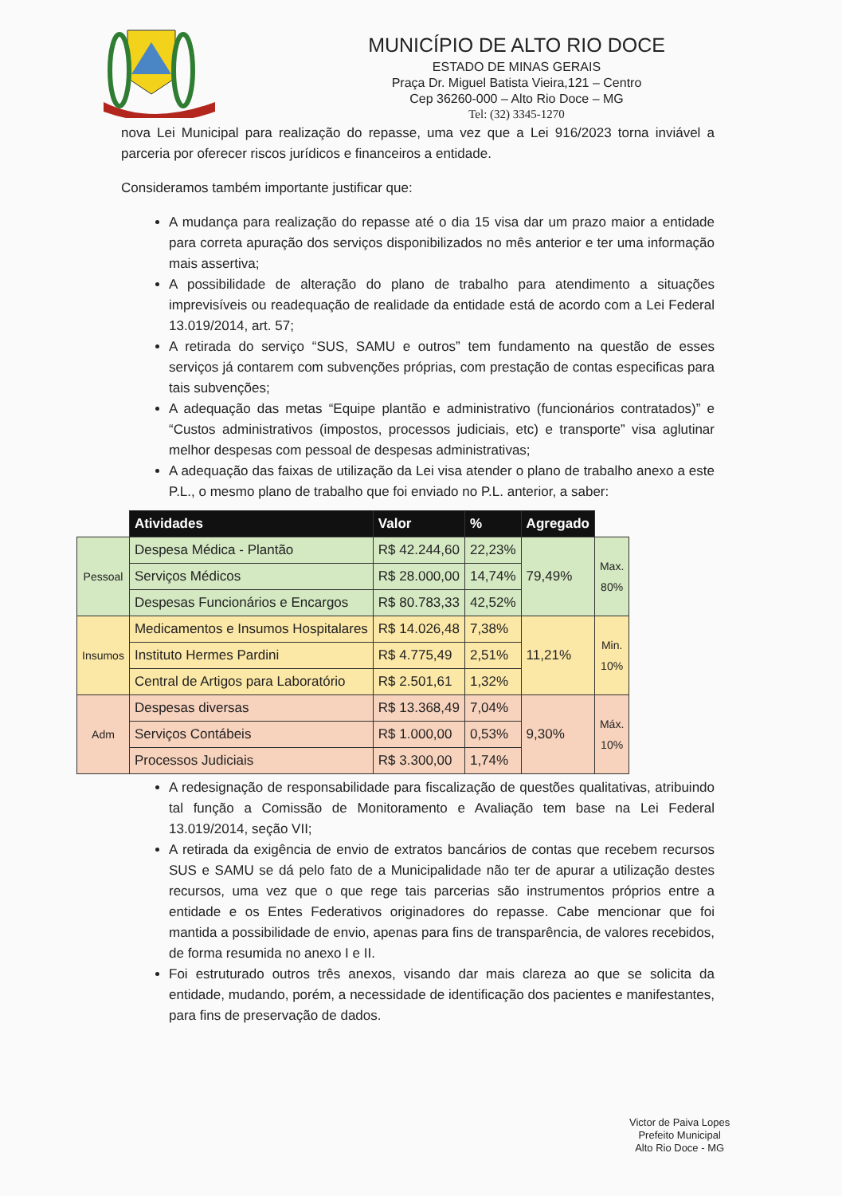MUNICÍPIO DE ALTO RIO DOCE
ESTADO DE MINAS GERAIS
Praça Dr. Miguel Batista Vieira,121 – Centro
Cep 36260-000 – Alto Rio Doce – MG
Tel: (32) 3345-1270
nova Lei Municipal para realização do repasse, uma vez que a Lei 916/2023 torna inviável a parceria por oferecer riscos jurídicos e financeiros a entidade.
Consideramos também importante justificar que:
A mudança para realização do repasse até o dia 15 visa dar um prazo maior a entidade para correta apuração dos serviços disponibilizados no mês anterior e ter uma informação mais assertiva;
A possibilidade de alteração do plano de trabalho para atendimento a situações imprevisíveis ou readequação de realidade da entidade está de acordo com a Lei Federal 13.019/2014, art. 57;
A retirada do serviço “SUS, SAMU e outros” tem fundamento na questão de esses serviços já contarem com subvenções próprias, com prestação de contas especificas para tais subvenções;
A adequação das metas “Equipe plantão e administrativo (funcionários contratados)” e “Custos administrativos (impostos, processos judiciais, etc) e transporte” visa aglutinar melhor despesas com pessoal de despesas administrativas;
A adequação das faixas de utilização da Lei visa atender o plano de trabalho anexo a este P.L., o mesmo plano de trabalho que foi enviado no P.L. anterior, a saber:
| | Atividades | Valor | % | Agregado | |
| --- | --- | --- | --- | --- | --- |
| Pessoal | Despesa Médica - Plantão | R$ 42.244,60 | 22,23% | 79,49% | Max. 80% |
| | Serviços Médicos | R$ 28.000,00 | 14,74% | | |
| | Despesas Funcionários e Encargos | R$ 80.783,33 | 42,52% | | |
| Insumos | Medicamentos e Insumos Hospitalares | R$ 14.026,48 | 7,38% | 11,21% | Min. 10% |
| | Instituto Hermes Pardini | R$ 4.775,49 | 2,51% | | |
| | Central de Artigos para Laboratório | R$ 2.501,61 | 1,32% | | |
| Adm | Despesas diversas | R$ 13.368,49 | 7,04% | 9,30% | Máx. 10% |
| | Serviços Contábeis | R$ 1.000,00 | 0,53% | | |
| | Processos Judiciais | R$ 3.300,00 | 1,74% | | |
A redesignação de responsabilidade para fiscalização de questões qualitativas, atribuindo tal função a Comissão de Monitoramento e Avaliação tem base na Lei Federal 13.019/2014, seção VII;
A retirada da exigência de envio de extratos bancários de contas que recebem recursos SUS e SAMU se dá pelo fato de a Municipalidade não ter de apurar a utilização destes recursos, uma vez que o que rege tais parcerias são instrumentos próprios entre a entidade e os Entes Federativos originadores do repasse. Cabe mencionar que foi mantida a possibilidade de envio, apenas para fins de transparência, de valores recebidos, de forma resumida no anexo I e II.
Foi estruturado outros três anexos, visando dar mais clareza ao que se solicita da entidade, mudando, porém, a necessidade de identificação dos pacientes e manifestantes, para fins de preservação de dados.
Victor de Paiva Lopes
Prefeito Municipal
Alto Rio Doce - MG